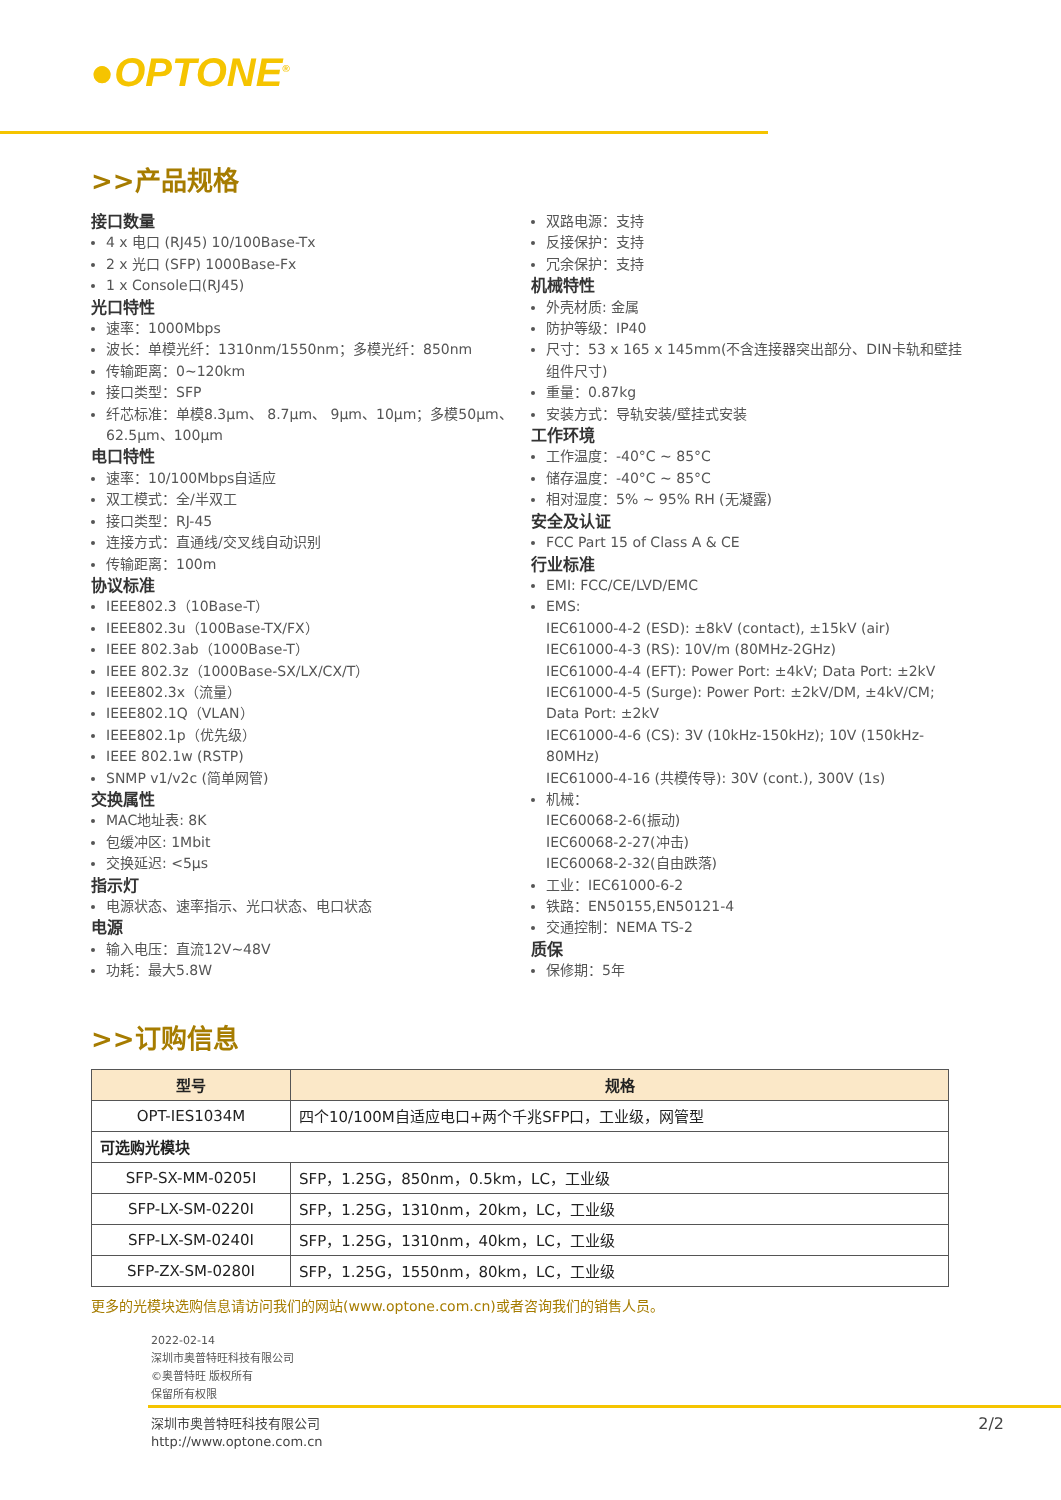●OPTONE<sup>®</sup>
>>产品规格
接口数量
4 x 电口 (RJ45) 10/100Base-Tx
2 x 光口 (SFP) 1000Base-Fx
1 x Console口(RJ45)
光口特性
速率：1000Mbps
波长：单模光纤：1310nm/1550nm；多模光纤：850nm
传输距离：0~120km
接口类型：SFP
纤芯标准：单模8.3μm、 8.7μm、 9μm、10μm；多模50μm、 62.5μm、100μm
电口特性
速率：10/100Mbps自适应
双工模式：全/半双工
接口类型：RJ-45
连接方式：直通线/交叉线自动识别
传输距离：100m
协议标准
IEEE802.3（10Base-T）
IEEE802.3u（100Base-TX/FX）
IEEE 802.3ab（1000Base-T）
IEEE 802.3z（1000Base-SX/LX/CX/T）
IEEE802.3x（流量）
IEEE802.1Q（VLAN）
IEEE802.1p（优先级）
IEEE 802.1w (RSTP)
SNMP v1/v2c (简单网管)
交换属性
MAC地址表: 8K
包缓冲区: 1Mbit
交换延迟: <5μs
指示灯
电源状态、速率指示、光口状态、电口状态
电源
输入电压：直流12V~48V
功耗：最大5.8W
双路电源：支持
反接保护：支持
冗余保护：支持
机械特性
外壳材质: 金属
防护等级：IP40
尺寸：53 x 165 x 145mm(不含连接器突出部分、DIN卡轨和壁挂组件尺寸)
重量：0.87kg
安装方式：导轨安装/壁挂式安装
工作环境
工作温度：-40°C ~ 85°C
储存温度：-40°C ~ 85°C
相对湿度：5% ~ 95% RH (无凝露)
安全及认证
FCC Part 15 of Class A & CE
行业标准
EMI: FCC/CE/LVD/EMC
EMS:
IEC61000-4-2 (ESD): ±8kV (contact), ±15kV (air)
IEC61000-4-3 (RS): 10V/m (80MHz-2GHz)
IEC61000-4-4 (EFT): Power Port: ±4kV; Data Port: ±2kV
IEC61000-4-5 (Surge): Power Port: ±2kV/DM, ±4kV/CM; Data Port: ±2kV
IEC61000-4-6 (CS): 3V (10kHz-150kHz); 10V (150kHz-80MHz)
IEC61000-4-16 (共模传导): 30V (cont.), 300V (1s)
机械：
IEC60068-2-6(振动)
IEC60068-2-27(冲击)
IEC60068-2-32(自由跌落)
工业：IEC61000-6-2
铁路：EN50155,EN50121-4
交通控制：NEMA TS-2
质保
保修期：5年
>>订购信息
| 型号 | 规格 |
| --- | --- |
| OPT-IES1034M | 四个10/100M自适应电口+两个千兆SFP口，工业级，网管型 |
| 可选购光模块 | |
| SFP-SX-MM-0205I | SFP，1.25G，850nm，0.5km，LC，工业级 |
| SFP-LX-SM-0220I | SFP，1.25G，1310nm，20km，LC，工业级 |
| SFP-LX-SM-0240I | SFP，1.25G，1310nm，40km，LC，工业级 |
| SFP-ZX-SM-0280I | SFP，1.25G，1550nm，80km，LC，工业级 |
更多的光模块选购信息请访问我们的网站(www.optone.com.cn)或者咨询我们的销售人员。
2022-02-14
深圳市奥普特旺科技有限公司
©奥普特旺 版权所有
保留所有权限
深圳市奥普特旺科技有限公司
http://www.optone.com.cn
2/2